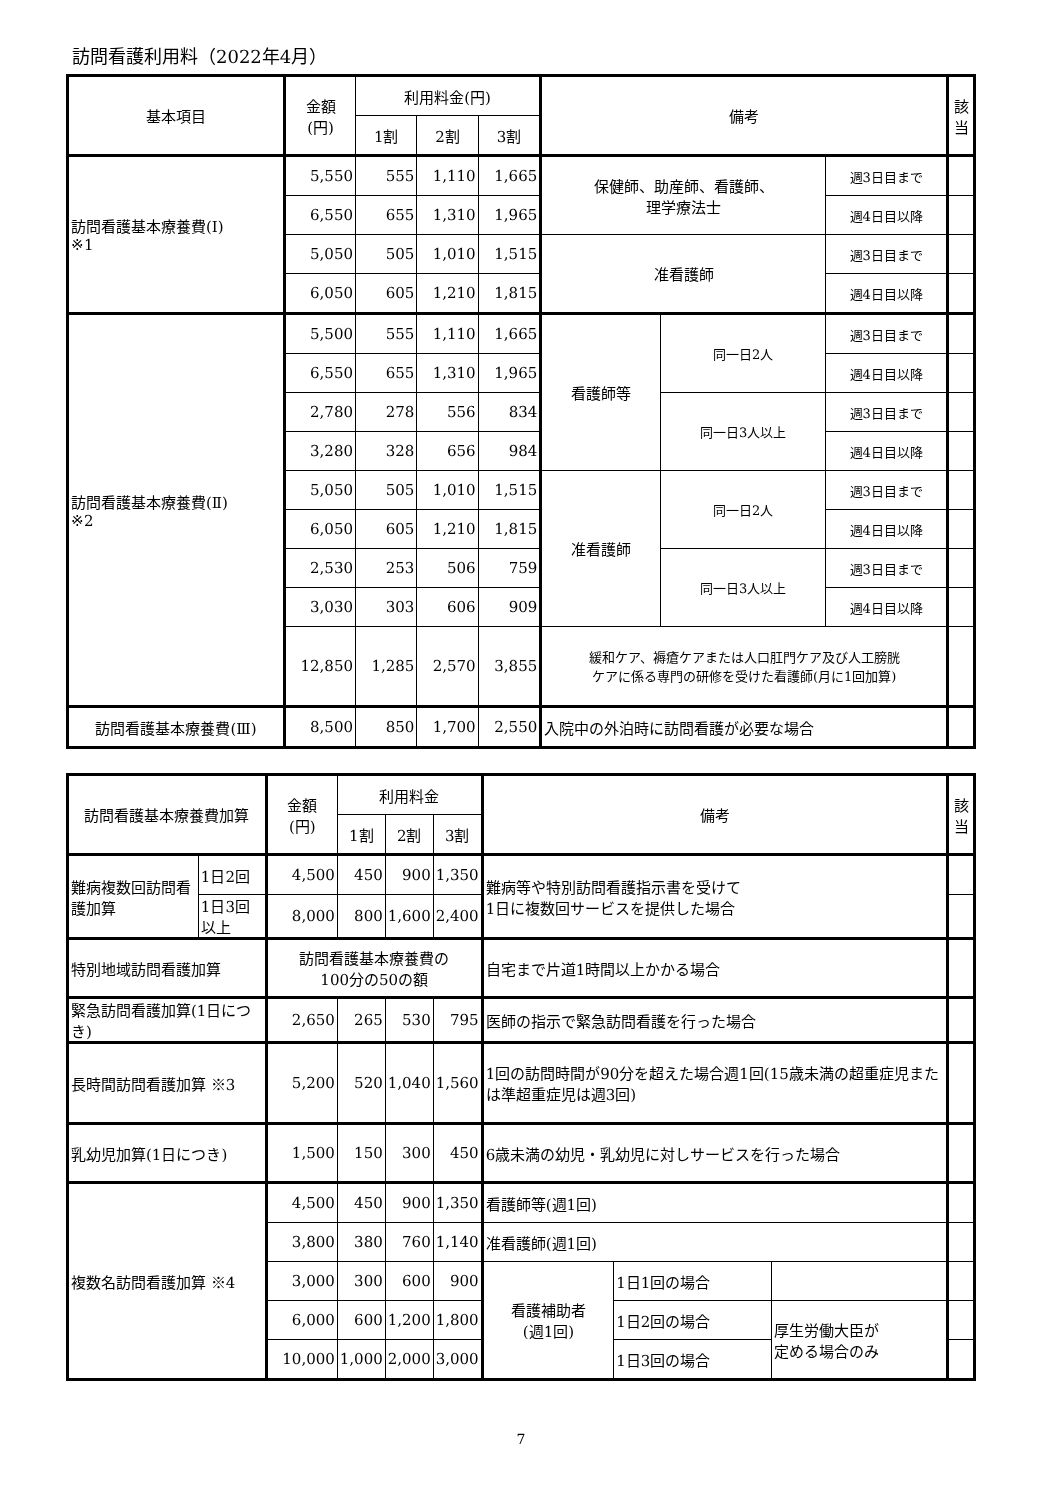訪問看護利用料（2022年4月）
| 基本項目 | 金額 (円) | 利用料金(円) | | | 備考 | | | 該当 |
| --- | --- | --- | --- | --- | --- | --- | --- | --- |
| | | 1割 | 2割 | 3割 | | | | |
| 訪問看護基本療養費(Ⅰ) ※1 | 5,550 | 555 | 1,110 | 1,665 | 保健師、助産師、看護師、 理学療法士 | | 週3日目まで | |
| | 6,550 | 655 | 1,310 | 1,965 | | | 週4日目以降 | |
| | 5,050 | 505 | 1,010 | 1,515 | 准看護師 | | 週3日目まで | |
| | 6,050 | 605 | 1,210 | 1,815 | | | 週4日目以降 | |
| 訪問看護基本療養費(Ⅱ) ※2 | 5,500 | 555 | 1,110 | 1,665 | 看護師等 | 同一日2人 | 週3日目まで | |
| | 6,550 | 655 | 1,310 | 1,965 | | | 週4日目以降 | |
| | 2,780 | 278 | 556 | 834 | | 同一日3人以上 | 週3日目まで | |
| | 3,280 | 328 | 656 | 984 | | | 週4日目以降 | |
| | 5,050 | 505 | 1,010 | 1,515 | 准看護師 | 同一日2人 | 週3日目まで | |
| | 6,050 | 605 | 1,210 | 1,815 | | | 週4日目以降 | |
| | 2,530 | 253 | 506 | 759 | | 同一日3人以上 | 週3日目まで | |
| | 3,030 | 303 | 606 | 909 | | | 週4日目以降 | |
| | 12,850 | 1,285 | 2,570 | 3,855 | 緩和ケア、褥瘡ケアまたは人口肛門ケア及び人工膀胱 ケアに係る専門の研修を受けた看護師(月に1回加算) | | | |
| 訪問看護基本療養費(Ⅲ) | 8,500 | 850 | 1,700 | 2,550 | 入院中の外泊時に訪問看護が必要な場合 | | | |
| 訪問看護基本療養費加算 | | 金額 (円) | 利用料金 | | | 備考 | | | 該当 |
| --- | --- | --- | --- | --- | --- | --- | --- | --- | --- |
| | | | 1割 | 2割 | 3割 | | | | |
| 難病複数回訪問看護加算 | 1日2回 | 4,500 | 450 | 900 | 1,350 | 難病等や特別訪問看護指示書を受けて 1日に複数回サービスを提供した場合 | | | |
| | 1日3回以上 | 8,000 | 800 | 1,600 | 2,400 | | | | |
| 特別地域訪問看護加算 | | 訪問看護基本療養費の 100分の50の額 | | | | 自宅まで片道1時間以上かかる場合 | | | |
| 緊急訪問看護加算(1日につき) | | 2,650 | 265 | 530 | 795 | 医師の指示で緊急訪問看護を行った場合 | | | |
| 長時間訪問看護加算 ※3 | | 5,200 | 520 | 1,040 | 1,560 | 1回の訪問時間が90分を超えた場合週1回(15歳未満の超重症児または準超重症児は週3回) | | | |
| 乳幼児加算(1日につき) | | 1,500 | 150 | 300 | 450 | 6歳未満の幼児・乳幼児に対しサービスを行った場合 | | | |
| 複数名訪問看護加算 ※4 | | 4,500 | 450 | 900 | 1,350 | 看護師等(週1回) | | | |
| | | 3,800 | 380 | 760 | 1,140 | 准看護師(週1回) | | | |
| | | 3,000 | 300 | 600 | 900 | 看護補助者 (週1回) | 1日1回の場合 | | |
| | | 6,000 | 600 | 1,200 | 1,800 | | 1日2回の場合 | 厚生労働大臣が 定める場合のみ | |
| | | 10,000 | 1,000 | 2,000 | 3,000 | | 1日3回の場合 | | |
7